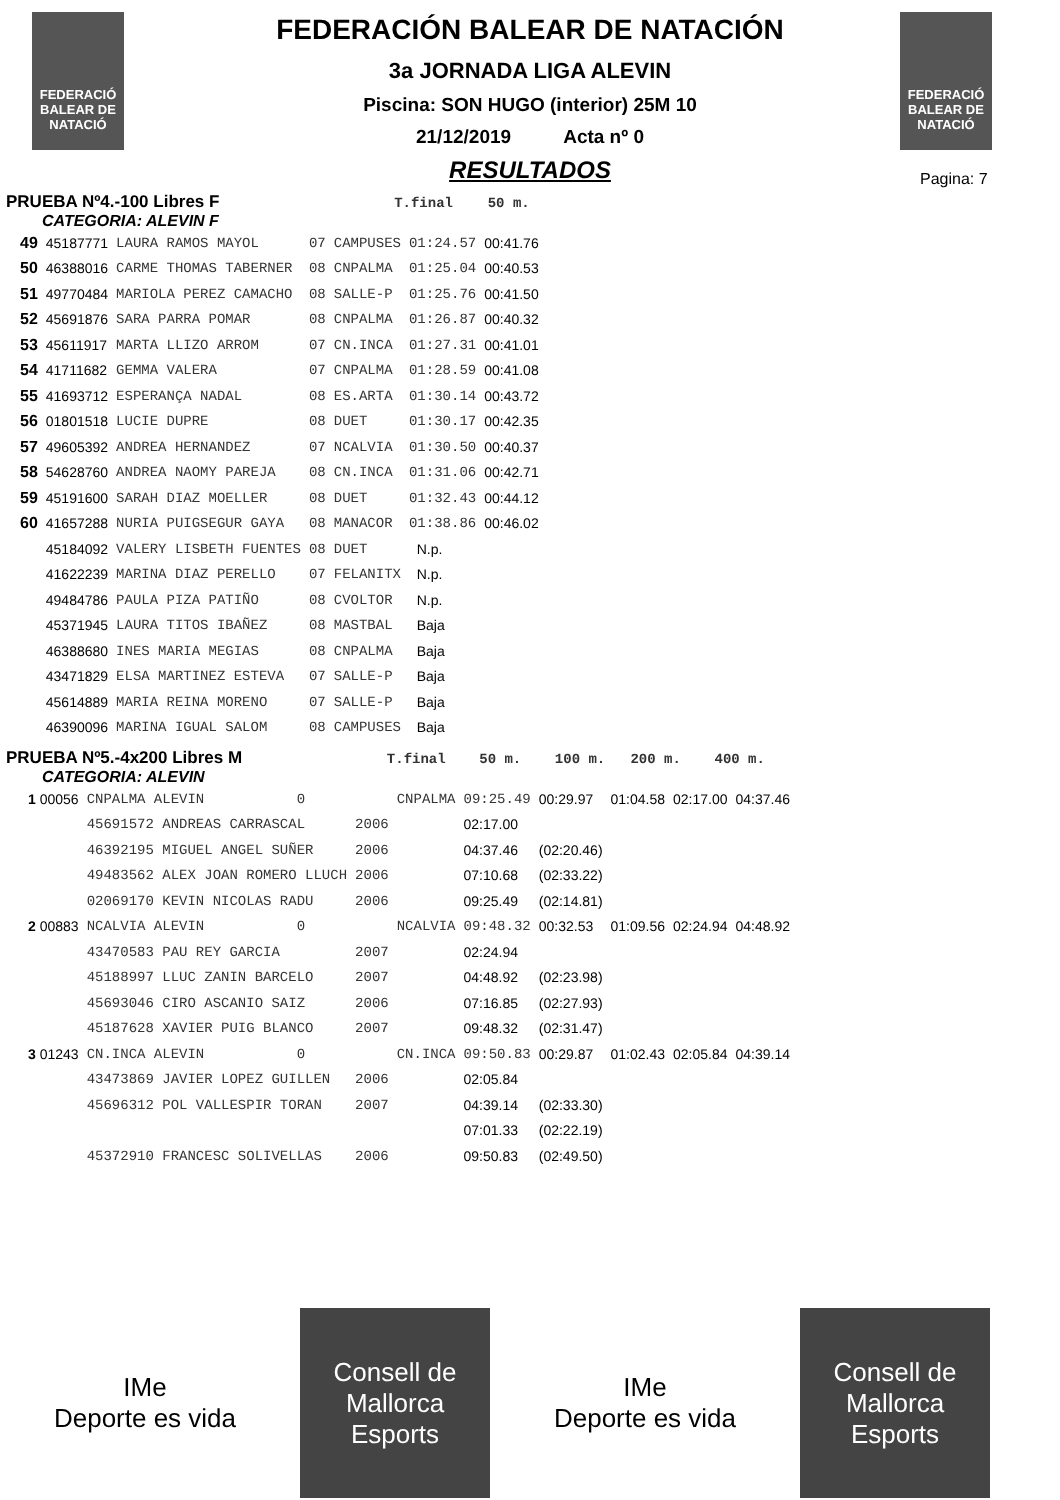FEDERACIÓ
BALEAR DE
NATACIÓ
FEDERACIÓ
BALEAR DE
NATACIÓ
Pagina: 7
FEDERACIÓN BALEAR DE NATACIÓN
3a JORNADA LIGA ALEVIN
Piscina: SON HUGO (interior) 25M 10
21/12/2019 Acta nº 0
RESULTADOS
PRUEBA Nº4.-100 Libres F T.final 50 m.
CATEGORIA: ALEVIN F
| 49 | 45187771 | LAURA RAMOS MAYOL | 07 | CAMPUSES | 01:24.57 | 00:41.76 |
| 50 | 46388016 | CARME THOMAS TABERNER | 08 | CNPALMA | 01:25.04 | 00:40.53 |
| 51 | 49770484 | MARIOLA PEREZ CAMACHO | 08 | SALLE-P | 01:25.76 | 00:41.50 |
| 52 | 45691876 | SARA PARRA POMAR | 08 | CNPALMA | 01:26.87 | 00:40.32 |
| 53 | 45611917 | MARTA LLIZO ARROM | 07 | CN.INCA | 01:27.31 | 00:41.01 |
| 54 | 41711682 | GEMMA VALERA | 07 | CNPALMA | 01:28.59 | 00:41.08 |
| 55 | 41693712 | ESPERANÇA NADAL | 08 | ES.ARTA | 01:30.14 | 00:43.72 |
| 56 | 01801518 | LUCIE DUPRE | 08 | DUET | 01:30.17 | 00:42.35 |
| 57 | 49605392 | ANDREA HERNANDEZ | 07 | NCALVIA | 01:30.50 | 00:40.37 |
| 58 | 54628760 | ANDREA NAOMY PAREJA | 08 | CN.INCA | 01:31.06 | 00:42.71 |
| 59 | 45191600 | SARAH DIAZ MOELLER | 08 | DUET | 01:32.43 | 00:44.12 |
| 60 | 41657288 | NURIA PUIGSEGUR GAYA | 08 | MANACOR | 01:38.86 | 00:46.02 |
| | 45184092 | VALERY LISBETH FUENTES | 08 | DUET | N.p. | |
| | 41622239 | MARINA DIAZ PERELLO | 07 | FELANITX | N.p. | |
| | 49484786 | PAULA PIZA PATIÑO | 08 | CVOLTOR | N.p. | |
| | 45371945 | LAURA TITOS IBAÑEZ | 08 | MASTBAL | Baja | |
| | 46388680 | INES MARIA MEGIAS | 08 | CNPALMA | Baja | |
| | 43471829 | ELSA MARTINEZ ESTEVA | 07 | SALLE-P | Baja | |
| | 45614889 | MARIA REINA MORENO | 07 | SALLE-P | Baja | |
| | 46390096 | MARINA IGUAL SALOM | 08 | CAMPUSES | Baja | |
PRUEBA Nº5.-4x200 Libres M T.final 50 m. 100 m. 200 m. 400 m.
CATEGORIA: ALEVIN
| 1 00056 | CNPALMA ALEVIN 0 | | CNPALMA | 09:25.49 | 00:29.97 | 01:04.58 | 02:17.00 | 04:37.46 |
| | 45691572 ANDREAS CARRASCAL | 2006 | | 02:17.00 | | | | |
| | 46392195 MIGUEL ANGEL SUÑER | 2006 | | 04:37.46 | (02:20.46) | | | |
| | 49483562 ALEX JOAN ROMERO LLUCH | 2006 | | 07:10.68 | (02:33.22) | | | |
| | 02069170 KEVIN NICOLAS RADU | 2006 | | 09:25.49 | (02:14.81) | | | |
| 2 00883 | NCALVIA ALEVIN 0 | | NCALVIA | 09:48.32 | 00:32.53 | 01:09.56 | 02:24.94 | 04:48.92 |
| | 43470583 PAU REY GARCIA | 2007 | | 02:24.94 | | | | |
| | 45188997 LLUC ZANIN BARCELO | 2007 | | 04:48.92 | (02:23.98) | | | |
| | 45693046 CIRO ASCANIO SAIZ | 2006 | | 07:16.85 | (02:27.93) | | | |
| | 45187628 XAVIER PUIG BLANCO | 2007 | | 09:48.32 | (02:31.47) | | | |
| 3 01243 | CN.INCA ALEVIN 0 | | CN.INCA | 09:50.83 | 00:29.87 | 01:02.43 | 02:05.84 | 04:39.14 |
| | 43473869 JAVIER LOPEZ GUILLEN | 2006 | | 02:05.84 | | | | |
| | 45696312 POL VALLESPIR TORAN | 2007 | | 04:39.14 | (02:33.30) | | | |
| | | | | 07:01.33 | (02:22.19) | | | |
| | 45372910 FRANCESC SOLIVELLAS | 2006 | | 09:50.83 | (02:49.50) | | | |
IMe
Deporte es vida
Consell de Mallorca
Esports
IMe
Deporte es vida
Consell de Mallorca
Esports